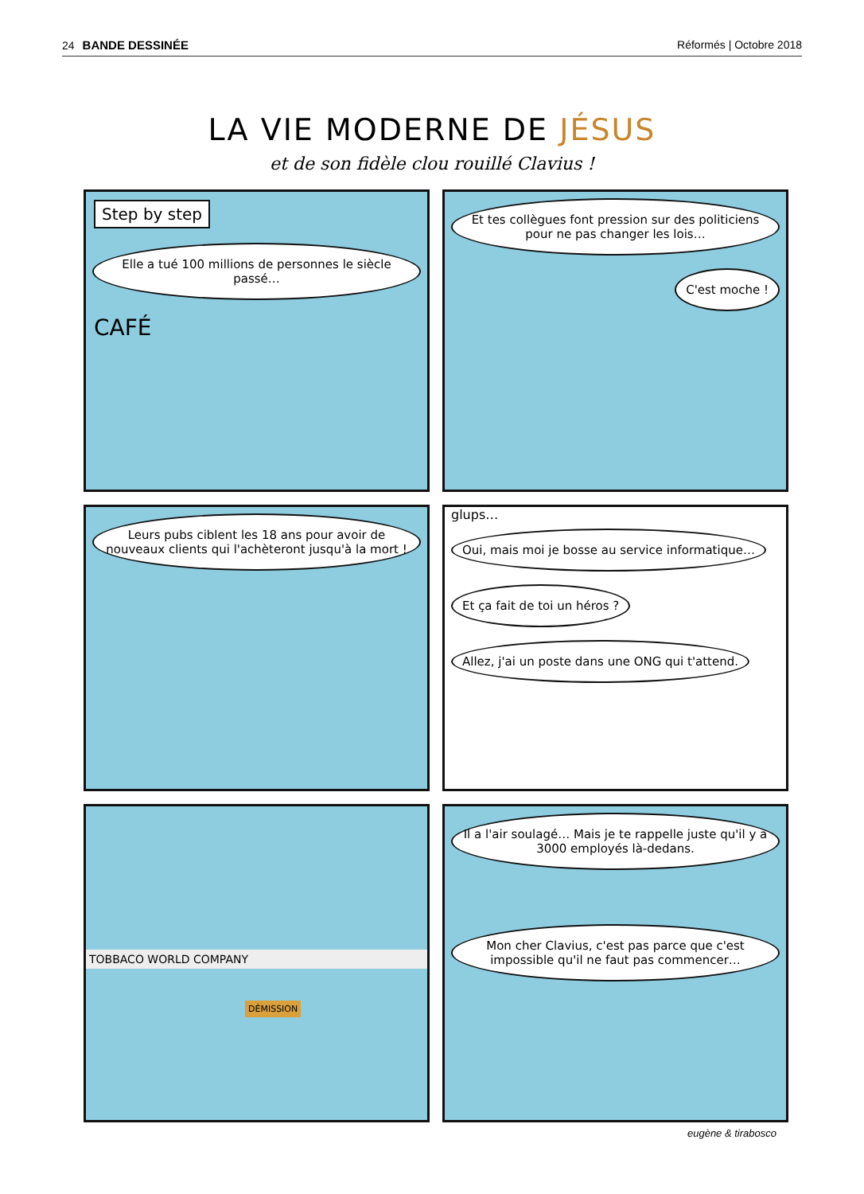24 BANDE DESSINÉE Réformés | Octobre 2018
LA VIE MODERNE DE JÉSUS
et de son fidèle clou rouillé Clavius !
Step by step
Elle a tué 100 millions de personnes le siècle passé…
CAFÉ
Et tes collègues font pression sur des politiciens pour ne pas changer les lois…
C'est moche !
Leurs pubs ciblent les 18 ans pour avoir de nouveaux clients qui l'achèteront jusqu'à la mort !
glups…
Oui, mais moi je bosse au service informatique…
Et ça fait de toi un héros ?
Allez, j'ai un poste dans une ONG qui t'attend.
TOBBACO WORLD COMPANY
DÉMISSION
Il a l'air soulagé… Mais je te rappelle juste qu'il y a 3000 employés là-dedans.
Mon cher Clavius, c'est pas parce que c'est impossible qu'il ne faut pas commencer…
eugène & tirabosco